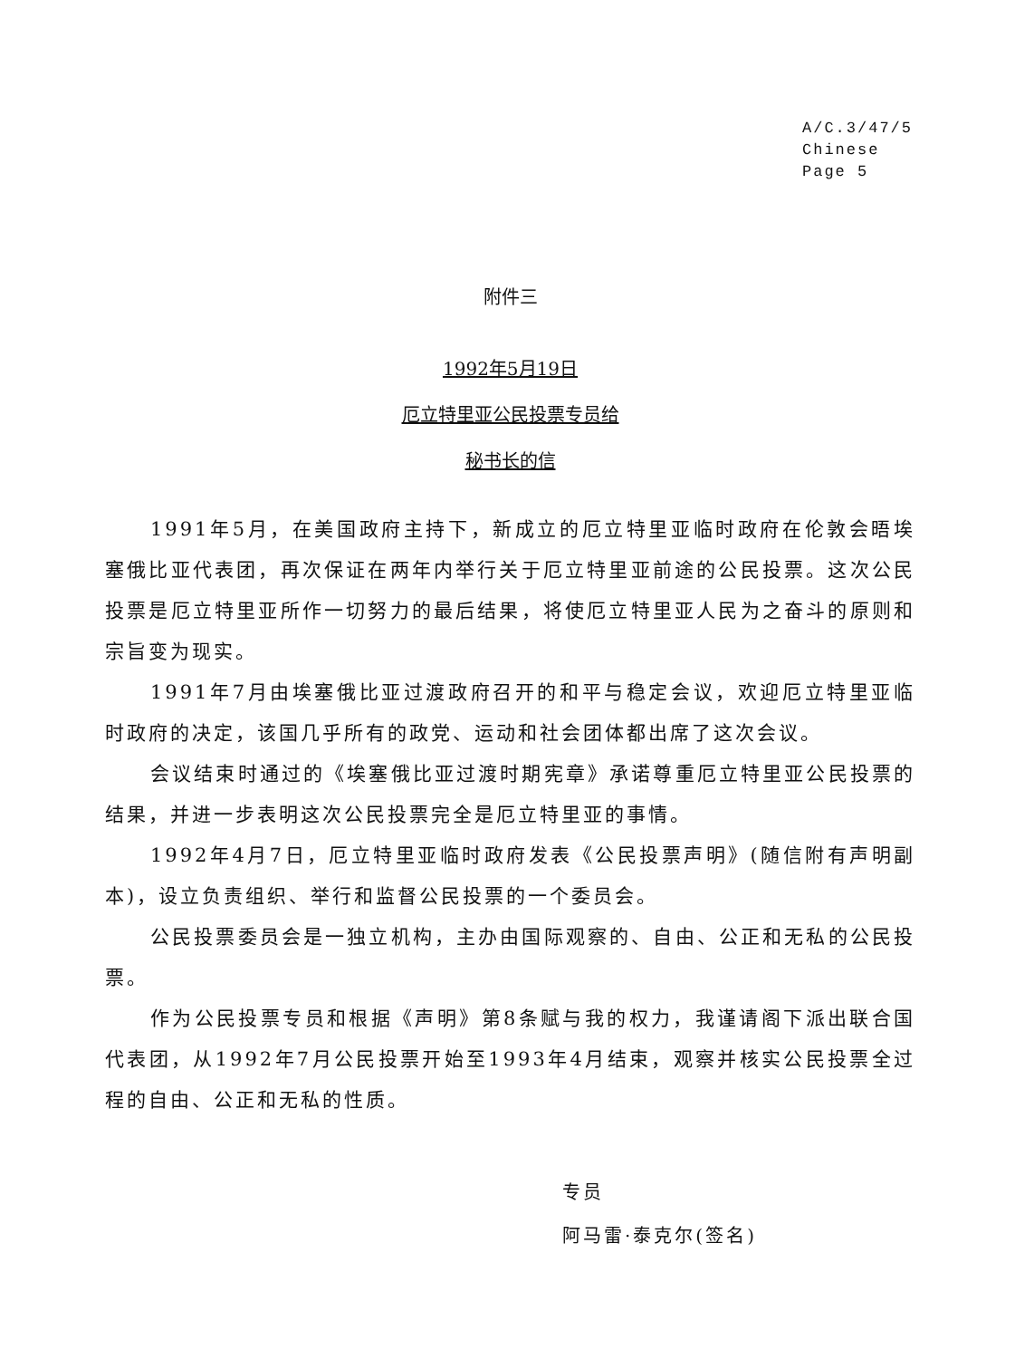A/C.3/47/5
Chinese
Page 5
附件三
1992年5月19日
厄立特里亚公民投票专员给
秘书长的信
1991年5月，在美国政府主持下，新成立的厄立特里亚临时政府在伦敦会晤埃塞俄比亚代表团，再次保证在两年内举行关于厄立特里亚前途的公民投票。这次公民投票是厄立特里亚所作一切努力的最后结果，将使厄立特里亚人民为之奋斗的原则和宗旨变为现实。
1991年7月由埃塞俄比亚过渡政府召开的和平与稳定会议，欢迎厄立特里亚临时政府的决定，该国几乎所有的政党、运动和社会团体都出席了这次会议。
会议结束时通过的《埃塞俄比亚过渡时期宪章》承诺尊重厄立特里亚公民投票的结果，并进一步表明这次公民投票完全是厄立特里亚的事情。
1992年4月7日，厄立特里亚临时政府发表《公民投票声明》(随信附有声明副本)，设立负责组织、举行和监督公民投票的一个委员会。
公民投票委员会是一独立机构，主办由国际观察的、自由、公正和无私的公民投票。
作为公民投票专员和根据《声明》第8条赋与我的权力，我谨请阁下派出联合国代表团，从1992年7月公民投票开始至1993年4月结束，观察并核实公民投票全过程的自由、公正和无私的性质。
专员
阿马雷·泰克尔(签名)